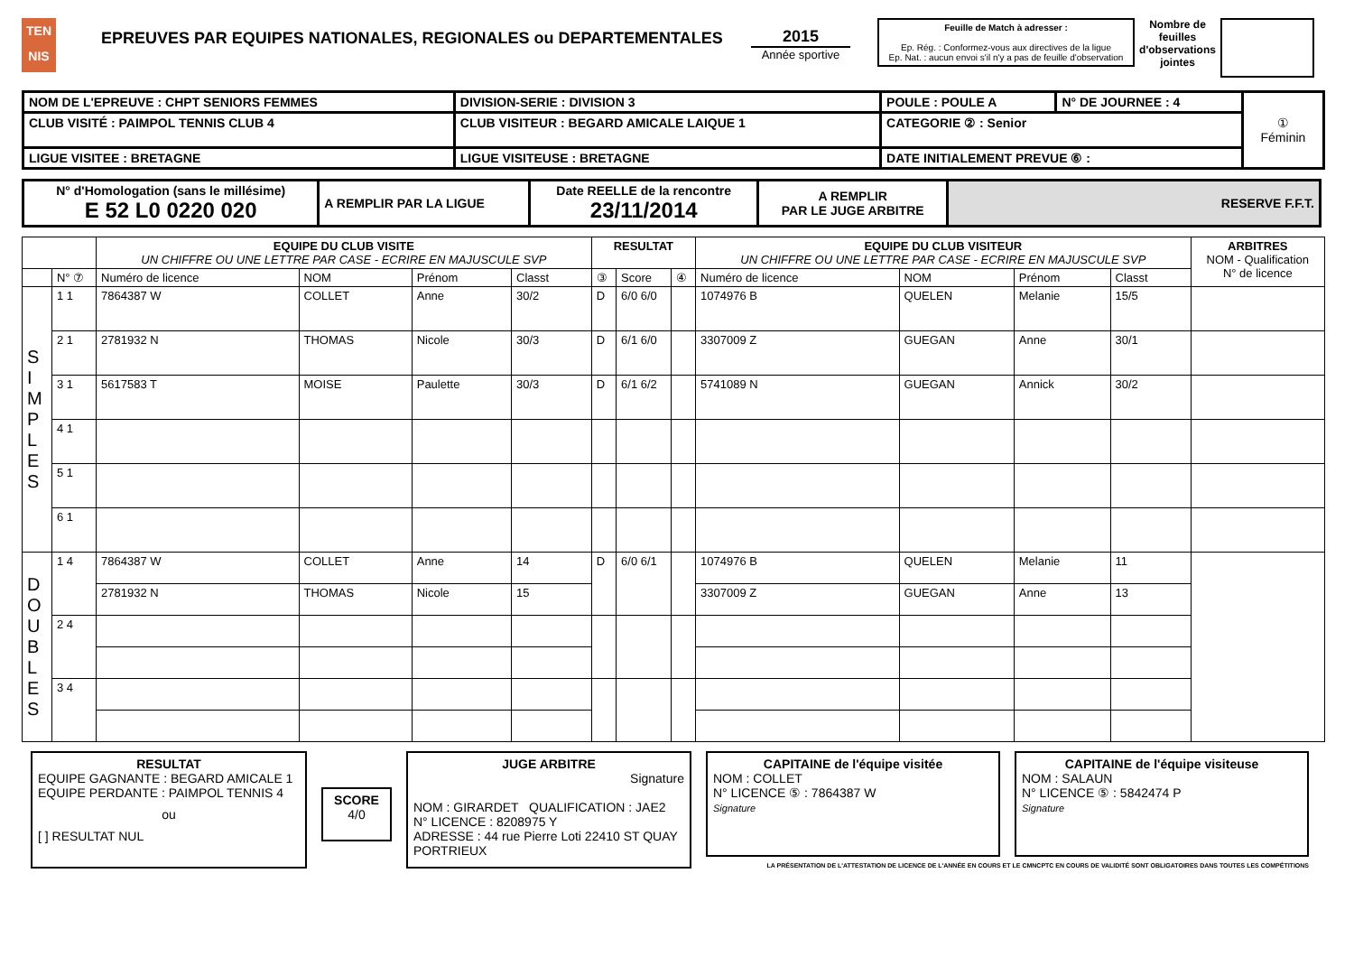TEN
NIS
EPREUVES PAR EQUIPES NATIONALES, REGIONALES ou DEPARTEMENTALES 2015
Année sportive
Feuille de Match à adresser :
Ep. Rég. : Conformez-vous aux directives de la ligue
Ep. Nat. : aucun envoi s'il n'y a pas de feuille d'observation
Nombre de feuilles d'observations jointes
| NOM DE L'EPREUVE : CHPT SENIORS FEMMES | DIVISION-SERIE : DIVISION 3 | POULE : POULE A | N° DE JOURNEE : 4 | ① Féminin |
| CLUB VISITÉ : PAIMPOL TENNIS CLUB 4 | CLUB VISITEUR : BEGARD AMICALE LAIQUE 1 | CATEGORIE ② : Senior | | |
| LIGUE VISITEE : BRETAGNE | LIGUE VISITEUSE : BRETAGNE | DATE INITIALEMENT PREVUE ⑥ : | | |
| N° d'Homologation (sans le millésime) E 52 L0 0220 020 | A REMPLIR PAR LA LIGUE | Date REELLE de la rencontre 23/11/2014 | A REMPLIR PAR LE JUGE ARBITRE | RESERVE F.F.T. |
| | | EQUIPE DU CLUB VISITE UN CHIFFRE OU UNE LETTRE PAR CASE - ECRIRE EN MAJUSCULE SVP | | | | RESULTAT | | | EQUIPE DU CLUB VISITEUR UN CHIFFRE OU UNE LETTRE PAR CASE - ECRIRE EN MAJUSCULE SVP | | | | ARBITRES NOM - Qualification N° de licence |
| --- | --- | --- | --- | --- | --- | --- | --- | --- | --- | --- | --- | --- | --- |
| | N° ⑦ | Numéro de licence | NOM | Prénom | Classt | ③ | Score | ④ | Numéro de licence | NOM | Prénom | Classt | |
| S I M P L E S | 1 1 | 7864387 W | COLLET | Anne | 30/2 | D | 6/0 6/0 | | 1074976 B | QUELEN | Melanie | 15/5 | |
| | 2 1 | 2781932 N | THOMAS | Nicole | 30/3 | D | 6/1 6/0 | | 3307009 Z | GUEGAN | Anne | 30/1 | |
| | 3 1 | 5617583 T | MOISE | Paulette | 30/3 | D | 6/1 6/2 | | 5741089 N | GUEGAN | Annick | 30/2 | |
| | 4 1 | | | | | | | | | | | | |
| | 5 1 | | | | | | | | | | | | |
| | 6 1 | | | | | | | | | | | | |
| D O U B L E S | 1 4 | 7864387 W | COLLET | Anne | 14 | D | 6/0 6/1 | | 1074976 B | QUELEN | Melanie | 11 | |
| | | 2781932 N | THOMAS | Nicole | 15 | | | | 3307009 Z | GUEGAN | Anne | 13 | |
| | 2 4 | | | | | | | | | | | | |
| | 3 4 | | | | | | | | | | | | |
RESULTAT
EQUIPE GAGNANTE : BEGARD AMICALE 1
EQUIPE PERDANTE : PAIMPOL TENNIS 4
ou
[ ] RESULTAT NUL
SCORE
4/0
JUGE ARBITRE
Signature
NOM : GIRARDET QUALIFICATION : JAE2
N° LICENCE : 8208975 Y
ADRESSE : 44 rue Pierre Loti 22410 ST QUAY PORTRIEUX
CAPITAINE de l'équipe visitée
NOM : COLLET
N° LICENCE ⑤ : 7864387 W
Signature
CAPITAINE de l'équipe visiteuse
NOM : SALAUN
N° LICENCE ⑤ : 5842474 P
Signature
LA PRÉSENTATION DE L'ATTESTATION DE LICENCE DE L'ANNÉE EN COURS ET LE CMNCPTC EN COURS DE VALIDITÉ SONT OBLIGATOIRES DANS TOUTES LES COMPÉTITIONS